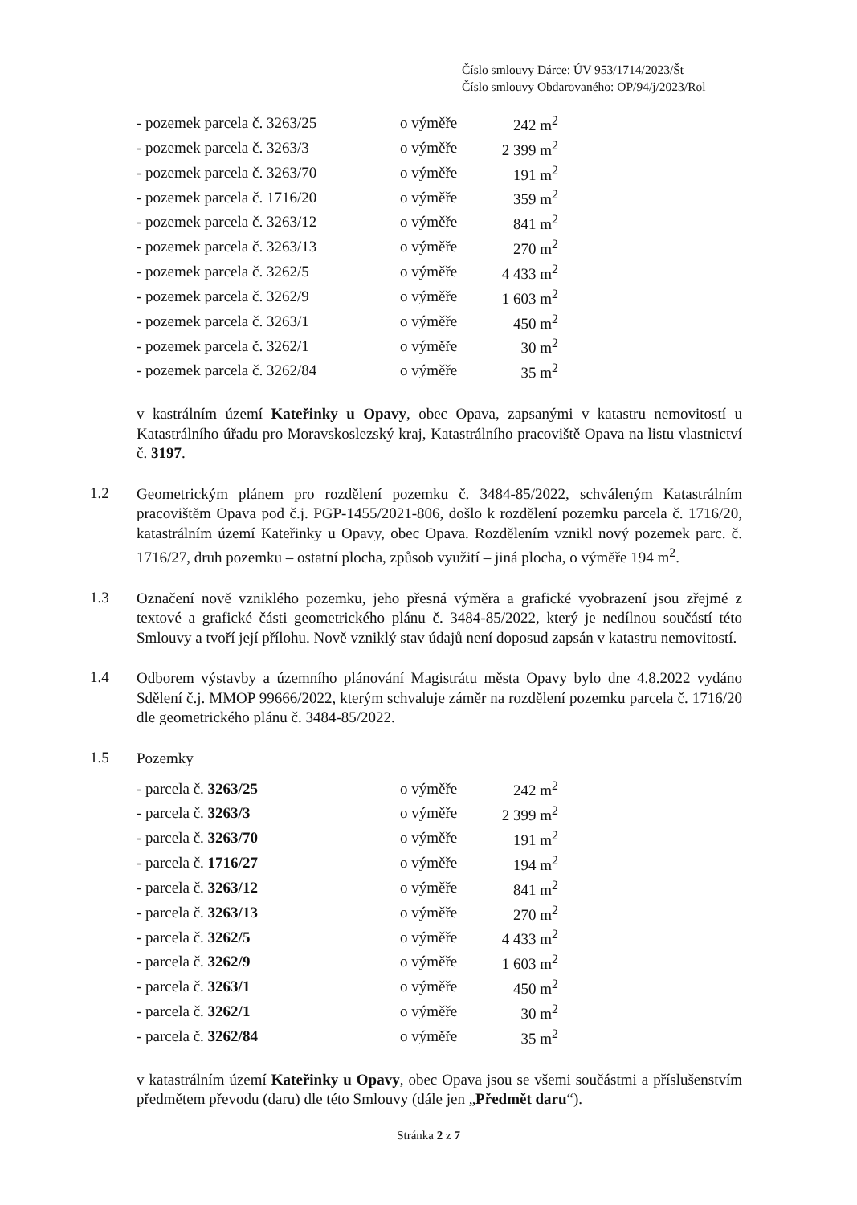Číslo smlouvy Dárce: ÚV 953/1714/2023/Št
Číslo smlouvy Obdarovaného: OP/94/j/2023/Rol
| - pozemek parcela č. 3263/25 | o výměře | 242 m<sup>2</sup> |
| - pozemek parcela č. 3263/3 | o výměře | 2 399 m<sup>2</sup> |
| - pozemek parcela č. 3263/70 | o výměře | 191 m<sup>2</sup> |
| - pozemek parcela č. 1716/20 | o výměře | 359 m<sup>2</sup> |
| - pozemek parcela č. 3263/12 | o výměře | 841 m<sup>2</sup> |
| - pozemek parcela č. 3263/13 | o výměře | 270 m<sup>2</sup> |
| - pozemek parcela č. 3262/5 | o výměře | 4 433 m<sup>2</sup> |
| - pozemek parcela č. 3262/9 | o výměře | 1 603 m<sup>2</sup> |
| - pozemek parcela č. 3263/1 | o výměře | 450 m<sup>2</sup> |
| - pozemek parcela č. 3262/1 | o výměře | 30 m<sup>2</sup> |
| - pozemek parcela č. 3262/84 | o výměře | 35 m<sup>2</sup> |
v kastrálním území Kateřinky u Opavy, obec Opava, zapsanými v katastru nemovitostí u Katastrálního úřadu pro Moravskoslezský kraj, Katastrálního pracoviště Opava na listu vlastnictví č. 3197.
1.2
Geometrickým plánem pro rozdělení pozemku č. 3484-85/2022, schváleným Katastrálním pracovištěm Opava pod č.j. PGP-1455/2021-806, došlo k rozdělení pozemku parcela č. 1716/20, katastrálním území Kateřinky u Opavy, obec Opava. Rozdělením vznikl nový pozemek parc. č. 1716/27, druh pozemku – ostatní plocha, způsob využití – jiná plocha, o výměře 194 m<sup>2</sup>.
1.3
Označení nově vzniklého pozemku, jeho přesná výměra a grafické vyobrazení jsou zřejmé z textové a grafické části geometrického plánu č. 3484-85/2022, který je nedílnou součástí této Smlouvy a tvoří její přílohu. Nově vzniklý stav údajů není doposud zapsán v katastru nemovitostí.
1.4
Odborem výstavby a územního plánování Magistrátu města Opavy bylo dne 4.8.2022 vydáno Sdělení č.j. MMOP 99666/2022, kterým schvaluje záměr na rozdělení pozemku parcela č. 1716/20 dle geometrického plánu č. 3484-85/2022.
1.5
Pozemky
| - parcela č. 3263/25 | o výměře | 242 m<sup>2</sup> |
| - parcela č. 3263/3 | o výměře | 2 399 m<sup>2</sup> |
| - parcela č. 3263/70 | o výměře | 191 m<sup>2</sup> |
| - parcela č. 1716/27 | o výměře | 194 m<sup>2</sup> |
| - parcela č. 3263/12 | o výměře | 841 m<sup>2</sup> |
| - parcela č. 3263/13 | o výměře | 270 m<sup>2</sup> |
| - parcela č. 3262/5 | o výměře | 4 433 m<sup>2</sup> |
| - parcela č. 3262/9 | o výměře | 1 603 m<sup>2</sup> |
| - parcela č. 3263/1 | o výměře | 450 m<sup>2</sup> |
| - parcela č. 3262/1 | o výměře | 30 m<sup>2</sup> |
| - parcela č. 3262/84 | o výměře | 35 m<sup>2</sup> |
v katastrálním území Kateřinky u Opavy, obec Opava jsou se všemi součástmi a příslušenstvím předmětem převodu (daru) dle této Smlouvy (dále jen „Předmět daru“).
Stránka 2 z 7